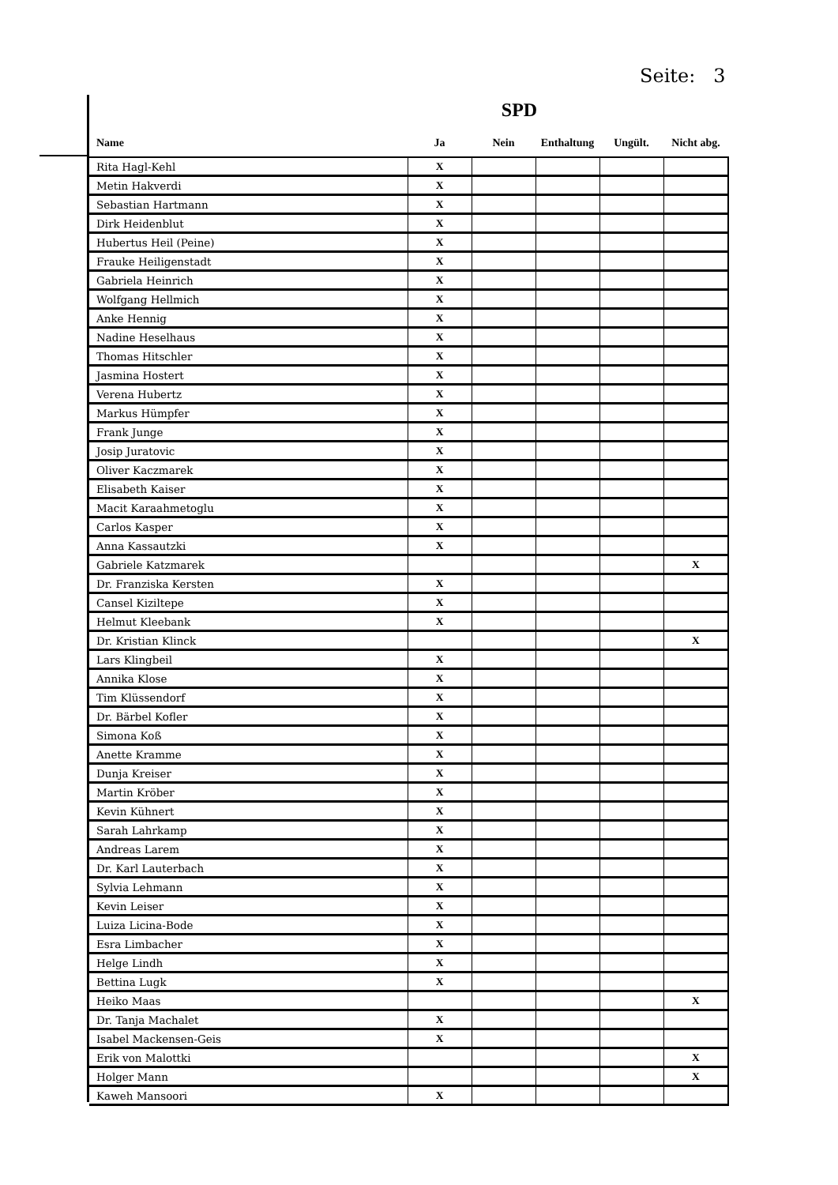Seite: 3
SPD
| Name | Ja | Nein | Enthaltung | Ungült. | Nicht abg. |
| --- | --- | --- | --- | --- | --- |
| Rita Hagl-Kehl | X | | | | |
| Metin Hakverdi | X | | | | |
| Sebastian Hartmann | X | | | | |
| Dirk Heidenblut | X | | | | |
| Hubertus Heil (Peine) | X | | | | |
| Frauke Heiligenstadt | X | | | | |
| Gabriela Heinrich | X | | | | |
| Wolfgang Hellmich | X | | | | |
| Anke Hennig | X | | | | |
| Nadine Heselhaus | X | | | | |
| Thomas Hitschler | X | | | | |
| Jasmina Hostert | X | | | | |
| Verena Hubertz | X | | | | |
| Markus Hümpfer | X | | | | |
| Frank Junge | X | | | | |
| Josip Juratovic | X | | | | |
| Oliver Kaczmarek | X | | | | |
| Elisabeth Kaiser | X | | | | |
| Macit Karaahmetoglu | X | | | | |
| Carlos Kasper | X | | | | |
| Anna Kassautzki | X | | | | |
| Gabriele Katzmarek | | | | | X |
| Dr. Franziska Kersten | X | | | | |
| Cansel Kiziltepe | X | | | | |
| Helmut Kleebank | X | | | | |
| Dr. Kristian Klinck | | | | | X |
| Lars Klingbeil | X | | | | |
| Annika Klose | X | | | | |
| Tim Klüssendorf | X | | | | |
| Dr. Bärbel Kofler | X | | | | |
| Simona Koß | X | | | | |
| Anette Kramme | X | | | | |
| Dunja Kreiser | X | | | | |
| Martin Kröber | X | | | | |
| Kevin Kühnert | X | | | | |
| Sarah Lahrkamp | X | | | | |
| Andreas Larem | X | | | | |
| Dr. Karl Lauterbach | X | | | | |
| Sylvia Lehmann | X | | | | |
| Kevin Leiser | X | | | | |
| Luiza Licina-Bode | X | | | | |
| Esra Limbacher | X | | | | |
| Helge Lindh | X | | | | |
| Bettina Lugk | X | | | | |
| Heiko Maas | | | | | X |
| Dr. Tanja Machalet | X | | | | |
| Isabel Mackensen-Geis | X | | | | |
| Erik von Malottki | | | | | X |
| Holger Mann | | | | | X |
| Kaweh Mansoori | X | | | | |